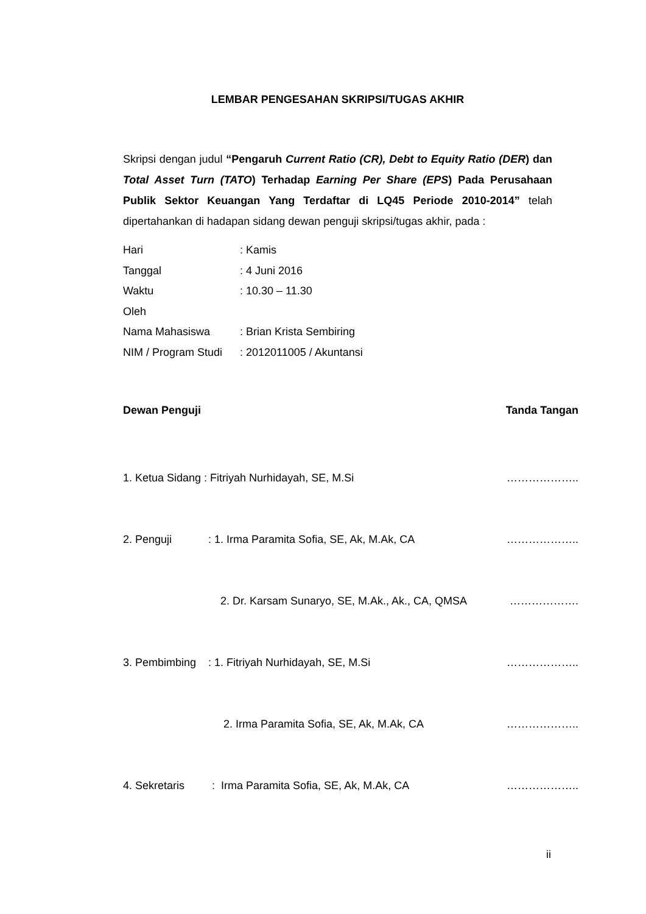LEMBAR PENGESAHAN SKRIPSI/TUGAS AKHIR
Skripsi dengan judul “Pengaruh Current Ratio (CR), Debt to Equity Ratio (DER) dan Total Asset Turn (TATO) Terhadap Earning Per Share (EPS) Pada Perusahaan Publik Sektor Keuangan Yang Terdaftar di LQ45 Periode 2010-2014” telah dipertahankan di hadapan sidang dewan penguji skripsi/tugas akhir, pada :
Hari: Kamis
Tanggal: 4 Juni 2016
Waktu: 10.30 – 11.30
Oleh
Nama Mahasiswa: Brian Krista Sembiring
NIM / Program Studi: 2012011005 / Akuntansi
Dewan Penguji Tanda Tangan
1. Ketua Sidang : Fitriyah Nurhidayah, SE, M.Si ………………..
2. Penguji : 1. Irma Paramita Sofia, SE, Ak, M.Ak, CA ………………..
2. Dr. Karsam Sunaryo, SE, M.Ak., Ak., CA, QMSA ……………….
3. Pembimbing : 1. Fitriyah Nurhidayah, SE, M.Si ………………..
2. Irma Paramita Sofia, SE, Ak, M.Ak, CA ………………..
4. Sekretaris : Irma Paramita Sofia, SE, Ak, M.Ak, CA ………………..
ii